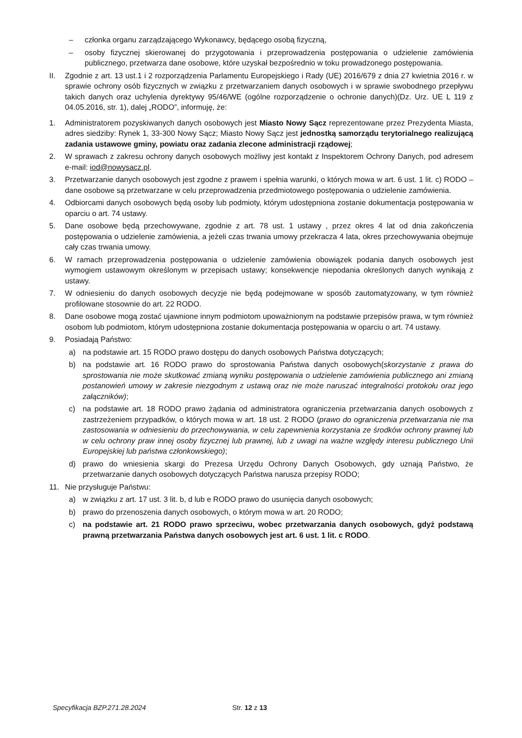– członka organu zarządzającego Wykonawcy, będącego osobą fizyczną,
– osoby fizycznej skierowanej do przygotowania i przeprowadzenia postępowania o udzielenie zamówienia publicznego, przetwarza dane osobowe, które uzyskał bezpośrednio w toku prowadzonego postępowania.
II. Zgodnie z art. 13 ust.1 i 2 rozporządzenia Parlamentu Europejskiego i Rady (UE) 2016/679 z dnia 27 kwietnia 2016 r. w sprawie ochrony osób fizycznych w związku z przetwarzaniem danych osobowych i w sprawie swobodnego przepływu takich danych oraz uchylenia dyrektywy 95/46/WE (ogólne rozporządzenie o ochronie danych)(Dz. Urz. UE L 119 z 04.05.2016, str. 1), dalej „RODO”, informuję, że:
1. Administratorem pozyskiwanych danych osobowych jest Miasto Nowy Sącz reprezentowane przez Prezydenta Miasta, adres siedziby: Rynek 1, 33-300 Nowy Sącz; Miasto Nowy Sącz jest jednostką samorządu terytorialnego realizującą zadania ustawowe gminy, powiatu oraz zadania zlecone administracji rządowej;
2. W sprawach z zakresu ochrony danych osobowych możliwy jest kontakt z Inspektorem Ochrony Danych, pod adresem e-mail: iod@nowysacz.pl.
3. Przetwarzanie danych osobowych jest zgodne z prawem i spełnia warunki, o których mowa w art. 6 ust. 1 lit. c) RODO – dane osobowe są przetwarzane w celu przeprowadzenia przedmiotowego postępowania o udzielenie zamówienia.
4. Odbiorcami danych osobowych będą osoby lub podmioty, którym udostępniona zostanie dokumentacja postępowania w oparciu o art. 74 ustawy.
5. Dane osobowe będą przechowywane, zgodnie z art. 78 ust. 1 ustawy , przez okres 4 lat od dnia zakończenia postępowania o udzielenie zamówienia, a jeżeli czas trwania umowy przekracza 4 lata, okres przechowywania obejmuje cały czas trwania umowy.
6. W ramach przeprowadzenia postępowania o udzielenie zamówienia obowiązek podania danych osobowych jest wymogiem ustawowym określonym w przepisach ustawy; konsekwencje niepodania określonych danych wynikają z ustawy.
7. W odniesieniu do danych osobowych decyzje nie będą podejmowane w sposób zautomatyzowany, w tym również profilowane stosownie do art. 22 RODO.
8. Dane osobowe mogą zostać ujawnione innym podmiotom upoważnionym na podstawie przepisów prawa, w tym również osobom lub podmiotom, którym udostępniona zostanie dokumentacja postępowania w oparciu o art. 74 ustawy.
9. Posiadają Państwo:
a) na podstawie art. 15 RODO prawo dostępu do danych osobowych Państwa dotyczących;
b) na podstawie art. 16 RODO prawo do sprostowania Państwa danych osobowych(skorzystanie z prawa do sprostowania nie może skutkować zmianą wyniku postępowania o udzielenie zamówienia publicznego ani zmianą postanowień umowy w zakresie niezgodnym z ustawą oraz nie może naruszać integralności protokołu oraz jego załączników);
c) na podstawie art. 18 RODO prawo żądania od administratora ograniczenia przetwarzania danych osobowych z zastrzeżeniem przypadków, o których mowa w art. 18 ust. 2 RODO (prawo do ograniczenia przetwarzania nie ma zastosowania w odniesieniu do przechowywania, w celu zapewnienia korzystania ze środków ochrony prawnej lub w celu ochrony praw innej osoby fizycznej lub prawnej, lub z uwagi na ważne względy interesu publicznego Unii Europejskiej lub państwa członkowskiego);
d) prawo do wniesienia skargi do Prezesa Urzędu Ochrony Danych Osobowych, gdy uznają Państwo, że przetwarzanie danych osobowych dotyczących Państwa narusza przepisy RODO;
11. Nie przysługuje Państwu:
a) w związku z art. 17 ust. 3 lit. b, d lub e RODO prawo do usunięcia danych osobowych;
b) prawo do przenoszenia danych osobowych, o którym mowa w art. 20 RODO;
c) na podstawie art. 21 RODO prawo sprzeciwu, wobec przetwarzania danych osobowych, gdyż podstawą prawną przetwarzania Państwa danych osobowych jest art. 6 ust. 1 lit. c RODO.
Specyfikacja BZP.271.28.2024 Str. 12 z 13